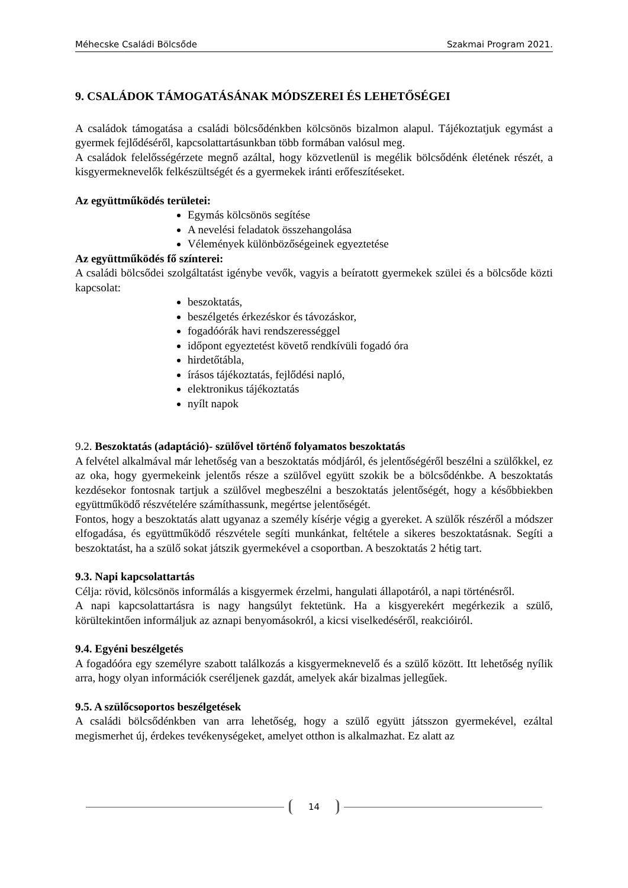Méhecske Családi Bölcsőde Szakmai Program 2021.
9. CSALÁDOK TÁMOGATÁSÁNAK MÓDSZEREI ÉS LEHETŐSÉGEI
A családok támogatása a családi bölcsődénkben kölcsönös bizalmon alapul. Tájékoztatjuk egymást a gyermek fejlődéséről, kapcsolattartásunkban több formában valósul meg.
A családok felelősségérzete megnő azáltal, hogy közvetlenül is megélik bölcsődénk életének részét, a kisgyermeknevelők felkészültségét és a gyermekek iránti erőfeszítéseket.
Az együttműködés területei:
Egymás kölcsönös segítése
A nevelési feladatok összehangolása
Vélemények különbözőségeinek egyeztetése
Az együttműködés fő színterei:
A családi bölcsődei szolgáltatást igénybe vevők, vagyis a beíratott gyermekek szülei és a bölcsőde közti kapcsolat:
beszoktatás,
beszélgetés érkezéskor és távozáskor,
fogadóórák havi rendszerességgel
időpont egyeztetést követő rendkívüli fogadó óra
hirdetőtábla,
írásos tájékoztatás, fejlődési napló,
elektronikus tájékoztatás
nyílt napok
9.2. Beszoktatás (adaptáció)- szülővel történő folyamatos beszoktatás
A felvétel alkalmával már lehetőség van a beszoktatás módjáról, és jelentőségéről beszélni a szülőkkel, ez az oka, hogy gyermekeink jelentős része a szülővel együtt szokik be a bölcsődénkbe. A beszoktatás kezdésekor fontosnak tartjuk a szülővel megbeszélni a beszoktatás jelentőségét, hogy a későbbiekben együttműködő részvételére számíthassunk, megértse jelentőségét.
Fontos, hogy a beszoktatás alatt ugyanaz a személy kísérje végig a gyereket. A szülők részéről a módszer elfogadása, és együttműködő részvétele segíti munkánkat, feltétele a sikeres beszoktatásnak. Segíti a beszoktatást, ha a szülő sokat játszik gyermekével a csoportban. A beszoktatás 2 hétig tart.
9.3. Napi kapcsolattartás
Célja: rövid, kölcsönös informálás a kisgyermek érzelmi, hangulati állapotáról, a napi történésről.
A napi kapcsolattartásra is nagy hangsúlyt fektetünk. Ha a kisgyerekért megérkezik a szülő, körültekintően informáljuk az aznapi benyomásokról, a kicsi viselkedéséről, reakcióiról.
9.4. Egyéni beszélgetés
A fogadóóra egy személyre szabott találkozás a kisgyermeknevelő és a szülő között. Itt lehetőség nyílik arra, hogy olyan információk cseréljenek gazdát, amelyek akár bizalmas jellegűek.
9.5. A szülőcsoportos beszélgetések
A családi bölcsődénkben van arra lehetőség, hogy a szülő együtt játsszon gyermekével, ezáltal megismerhet új, érdekes tevékenységeket, amelyet otthon is alkalmazhat. Ez alatt az
14